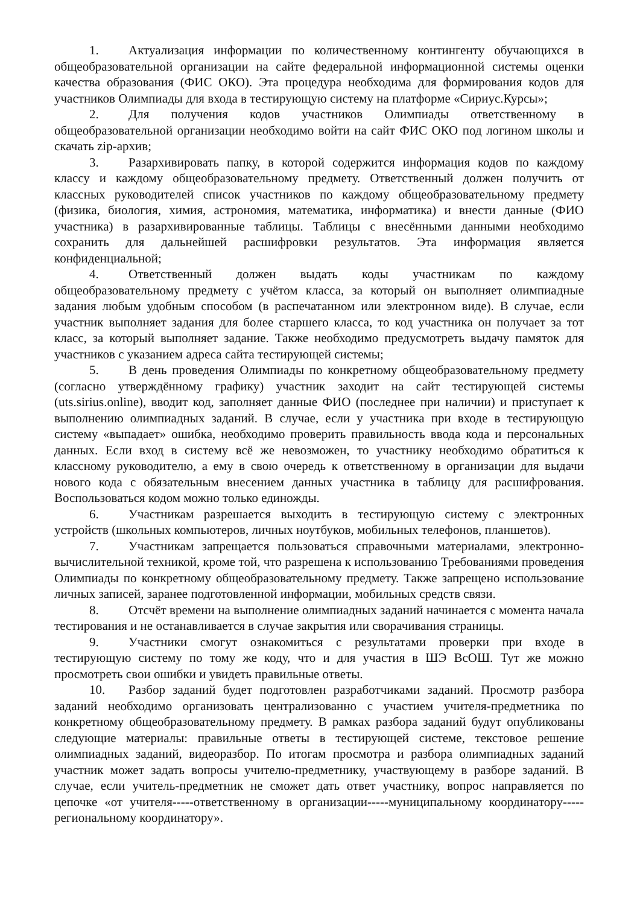1. Актуализация информации по количественному контингенту обучающихся в общеобразовательной организации на сайте федеральной информационной системы оценки качества образования (ФИС ОКО). Эта процедура необходима для формирования кодов для участников Олимпиады для входа в тестирующую систему на платформе «Сириус.Курсы»;
2. Для получения кодов участников Олимпиады ответственному в общеобразовательной организации необходимо войти на сайт ФИС ОКО под логином школы и скачать zip-архив;
3. Разархивировать папку, в которой содержится информация кодов по каждому классу и каждому общеобразовательному предмету. Ответственный должен получить от классных руководителей список участников по каждому общеобразовательному предмету (физика, биология, химия, астрономия, математика, информатика) и внести данные (ФИО участника) в разархивированные таблицы. Таблицы с внесёнными данными необходимо сохранить для дальнейшей расшифровки результатов. Эта информация является конфиденциальной;
4. Ответственный должен выдать коды участникам по каждому общеобразовательному предмету с учётом класса, за который он выполняет олимпиадные задания любым удобным способом (в распечатанном или электронном виде). В случае, если участник выполняет задания для более старшего класса, то код участника он получает за тот класс, за который выполняет задание. Также необходимо предусмотреть выдачу памяток для участников с указанием адреса сайта тестирующей системы;
5. В день проведения Олимпиады по конкретному общеобразовательному предмету (согласно утверждённому графику) участник заходит на сайт тестирующей системы (uts.sirius.online), вводит код, заполняет данные ФИО (последнее при наличии) и приступает к выполнению олимпиадных заданий. В случае, если у участника при входе в тестирующую систему «выпадает» ошибка, необходимо проверить правильность ввода кода и персональных данных. Если вход в систему всё же невозможен, то участнику необходимо обратиться к классному руководителю, а ему в свою очередь к ответственному в организации для выдачи нового кода с обязательным внесением данных участника в таблицу для расшифрования. Воспользоваться кодом можно только единожды.
6. Участникам разрешается выходить в тестирующую систему с электронных устройств (школьных компьютеров, личных ноутбуков, мобильных телефонов, планшетов).
7. Участникам запрещается пользоваться справочными материалами, электронно-вычислительной техникой, кроме той, что разрешена к использованию Требованиями проведения Олимпиады по конкретному общеобразовательному предмету. Также запрещено использование личных записей, заранее подготовленной информации, мобильных средств связи.
8. Отсчёт времени на выполнение олимпиадных заданий начинается с момента начала тестирования и не останавливается в случае закрытия или сворачивания страницы.
9. Участники смогут ознакомиться с результатами проверки при входе в тестирующую систему по тому же коду, что и для участия в ШЭ ВсОШ. Тут же можно просмотреть свои ошибки и увидеть правильные ответы.
10. Разбор заданий будет подготовлен разработчиками заданий. Просмотр разбора заданий необходимо организовать централизованно с участием учителя-предметника по конкретному общеобразовательному предмету. В рамках разбора заданий будут опубликованы следующие материалы: правильные ответы в тестирующей системе, текстовое решение олимпиадных заданий, видеоразбор. По итогам просмотра и разбора олимпиадных заданий участник может задать вопросы учителю-предметнику, участвующему в разборе заданий. В случае, если учитель-предметник не сможет дать ответ участнику, вопрос направляется по цепочке «от учителя-----ответственному в организации-----муниципальному координатору-----региональному координатору».